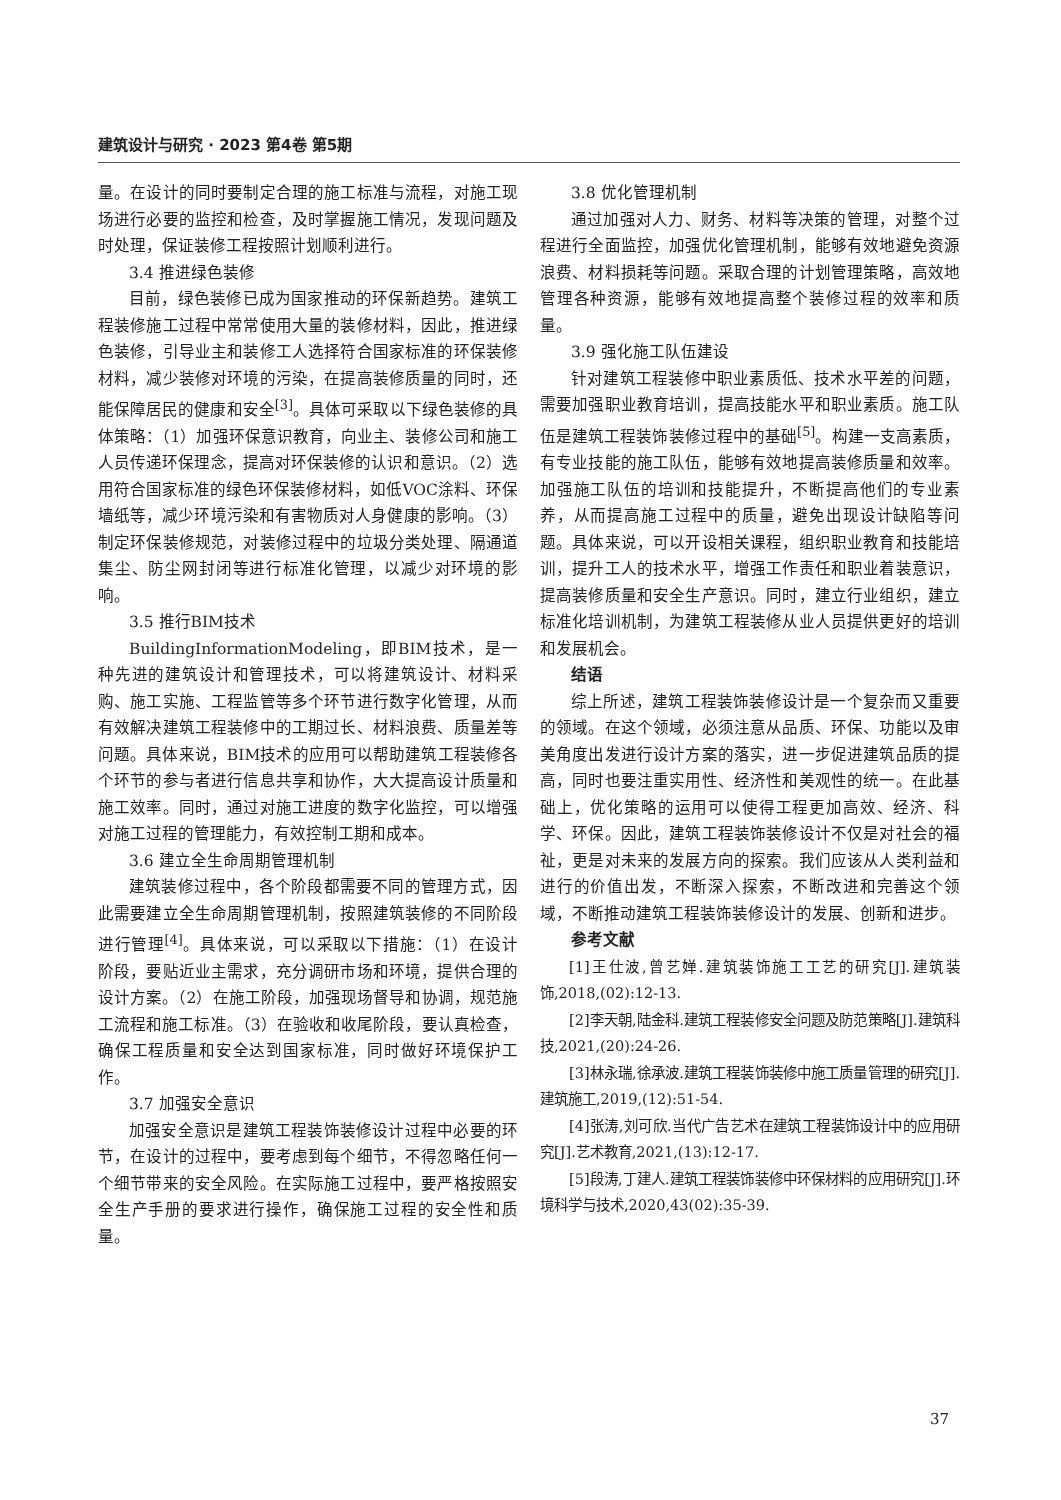建筑设计与研究 · 2023 第4卷 第5期
量。在设计的同时要制定合理的施工标准与流程，对施工现场进行必要的监控和检查，及时掌握施工情况，发现问题及时处理，保证装修工程按照计划顺利进行。
3.4 推进绿色装修
目前，绿色装修已成为国家推动的环保新趋势。建筑工程装修施工过程中常常使用大量的装修材料，因此，推进绿色装修，引导业主和装修工人选择符合国家标准的环保装修材料，减少装修对环境的污染，在提高装修质量的同时，还能保障居民的健康和安全<sup>[3]</sup>。具体可采取以下绿色装修的具体策略：（1）加强环保意识教育，向业主、装修公司和施工人员传递环保理念，提高对环保装修的认识和意识。（2）选用符合国家标准的绿色环保装修材料，如低VOC涂料、环保墙纸等，减少环境污染和有害物质对人身健康的影响。（3）制定环保装修规范，对装修过程中的垃圾分类处理、隔通道集尘、防尘网封闭等进行标准化管理，以减少对环境的影响。
3.5 推行BIM技术
BuildingInformationModeling，即BIM技术，是一种先进的建筑设计和管理技术，可以将建筑设计、材料采购、施工实施、工程监管等多个环节进行数字化管理，从而有效解决建筑工程装修中的工期过长、材料浪费、质量差等问题。具体来说，BIM技术的应用可以帮助建筑工程装修各个环节的参与者进行信息共享和协作，大大提高设计质量和施工效率。同时，通过对施工进度的数字化监控，可以增强对施工过程的管理能力，有效控制工期和成本。
3.6 建立全生命周期管理机制
建筑装修过程中，各个阶段都需要不同的管理方式，因此需要建立全生命周期管理机制，按照建筑装修的不同阶段进行管理<sup>[4]</sup>。具体来说，可以采取以下措施：（1）在设计阶段，要贴近业主需求，充分调研市场和环境，提供合理的设计方案。（2）在施工阶段，加强现场督导和协调，规范施工流程和施工标准。（3）在验收和收尾阶段，要认真检查，确保工程质量和安全达到国家标准，同时做好环境保护工作。
3.7 加强安全意识
加强安全意识是建筑工程装饰装修设计过程中必要的环节，在设计的过程中，要考虑到每个细节，不得忽略任何一个细节带来的安全风险。在实际施工过程中，要严格按照安全生产手册的要求进行操作，确保施工过程的安全性和质量。
3.8 优化管理机制
通过加强对人力、财务、材料等决策的管理，对整个过程进行全面监控，加强优化管理机制，能够有效地避免资源浪费、材料损耗等问题。采取合理的计划管理策略，高效地管理各种资源，能够有效地提高整个装修过程的效率和质量。
3.9 强化施工队伍建设
针对建筑工程装修中职业素质低、技术水平差的问题，需要加强职业教育培训，提高技能水平和职业素质。施工队伍是建筑工程装饰装修过程中的基础<sup>[5]</sup>。构建一支高素质，有专业技能的施工队伍，能够有效地提高装修质量和效率。加强施工队伍的培训和技能提升，不断提高他们的专业素养，从而提高施工过程中的质量，避免出现设计缺陷等问题。具体来说，可以开设相关课程，组织职业教育和技能培训，提升工人的技术水平，增强工作责任和职业着装意识，提高装修质量和安全生产意识。同时，建立行业组织，建立标准化培训机制，为建筑工程装修从业人员提供更好的培训和发展机会。
结语
综上所述，建筑工程装饰装修设计是一个复杂而又重要的领域。在这个领域，必须注意从品质、环保、功能以及审美角度出发进行设计方案的落实，进一步促进建筑品质的提高，同时也要注重实用性、经济性和美观性的统一。在此基础上，优化策略的运用可以使得工程更加高效、经济、科学、环保。因此，建筑工程装饰装修设计不仅是对社会的福祉，更是对未来的发展方向的探索。我们应该从人类利益和进行的价值出发，不断深入探索，不断改进和完善这个领域，不断推动建筑工程装饰装修设计的发展、创新和进步。
参考文献
[1]王仕波,曾艺婵.建筑装饰施工工艺的研究[J].建筑装饰,2018,(02):12-13.
[2]李天朝,陆金科.建筑工程装修安全问题及防范策略[J].建筑科技,2021,(20):24-26.
[3]林永瑞,徐承波.建筑工程装饰装修中施工质量管理的研究[J].建筑施工,2019,(12):51-54.
[4]张涛,刘可欣.当代广告艺术在建筑工程装饰设计中的应用研究[J].艺术教育,2021,(13):12-17.
[5]段涛,丁建人.建筑工程装饰装修中环保材料的应用研究[J].环境科学与技术,2020,43(02):35-39.
37